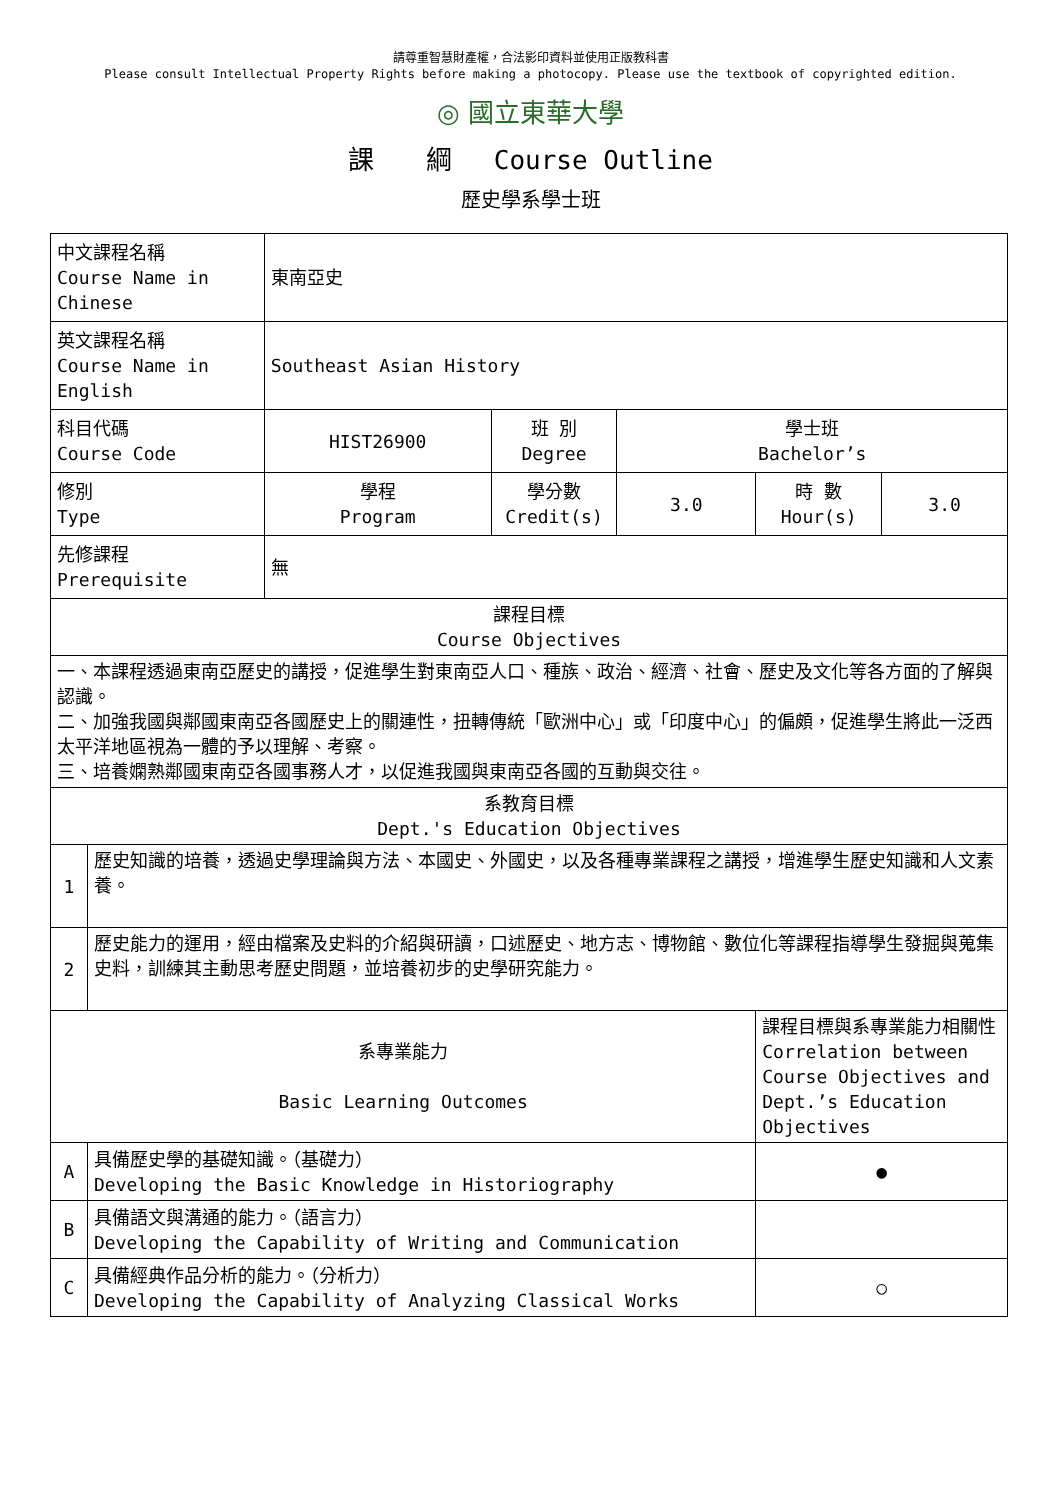請尊重智慧財產權，合法影印資料並使用正版教科書
Please consult Intellectual Property Rights before making a photocopy. Please use the textbook of copyrighted edition.
◎ 國立東華大學
課　　綱　 Course Outline
歷史學系學士班
| 中文課程名稱 Course Name in Chinese | | 東南亞史 | | | | |
| 英文課程名稱 Course Name in English | | Southeast Asian History | | | | |
| 科目代碼 Course Code | | HIST26900 | 班 別 Degree | 學士班 Bachelor’s | | |
| 修別 Type | | 學程 Program | 學分數 Credit(s) | 3.0 | 時 數 Hour(s) | 3.0 |
| 先修課程 Prerequisite | | 無 | | | | |
| 課程目標 Course Objectives | | | | | | |
| 一、本課程透過東南亞歷史的講授，促進學生對東南亞人口、種族、政治、經濟、社會、歷史及文化等各方面的了解與認識。 二、加強我國與鄰國東南亞各國歷史上的關連性，扭轉傳統「歐洲中心」或「印度中心」的偏頗，促進學生將此一泛西太平洋地區視為一體的予以理解、考察。 三、培養嫻熟鄰國東南亞各國事務人才，以促進我國與東南亞各國的互動與交往。 | | | | | | |
| 系教育目標 Dept.'s Education Objectives | | | | | | |
| 1 | 歷史知識的培養，透過史學理論與方法、本國史、外國史，以及各種專業課程之講授，增進學生歷史知識和人文素養。 | | | | | |
| 2 | 歷史能力的運用，經由檔案及史料的介紹與研讀，口述歷史、地方志、博物館、數位化等課程指導學生發掘與蒐集史料，訓練其主動思考歷史問題，並培養初步的史學研究能力。 | | | | | |
| 系專業能力 Basic Learning Outcomes | | | | | 課程目標與系專業能力相關性 Correlation between Course Objectives and Dept.’s Education Objectives | |
| A | 具備歷史學的基礎知識。（基礎力） Developing the Basic Knowledge in Historiography | | | | ● | |
| B | 具備語文與溝通的能力。（語言力） Developing the Capability of Writing and Communication | | | | | |
| C | 具備經典作品分析的能力。（分析力） Developing the Capability of Analyzing Classical Works | | | | ○ | |